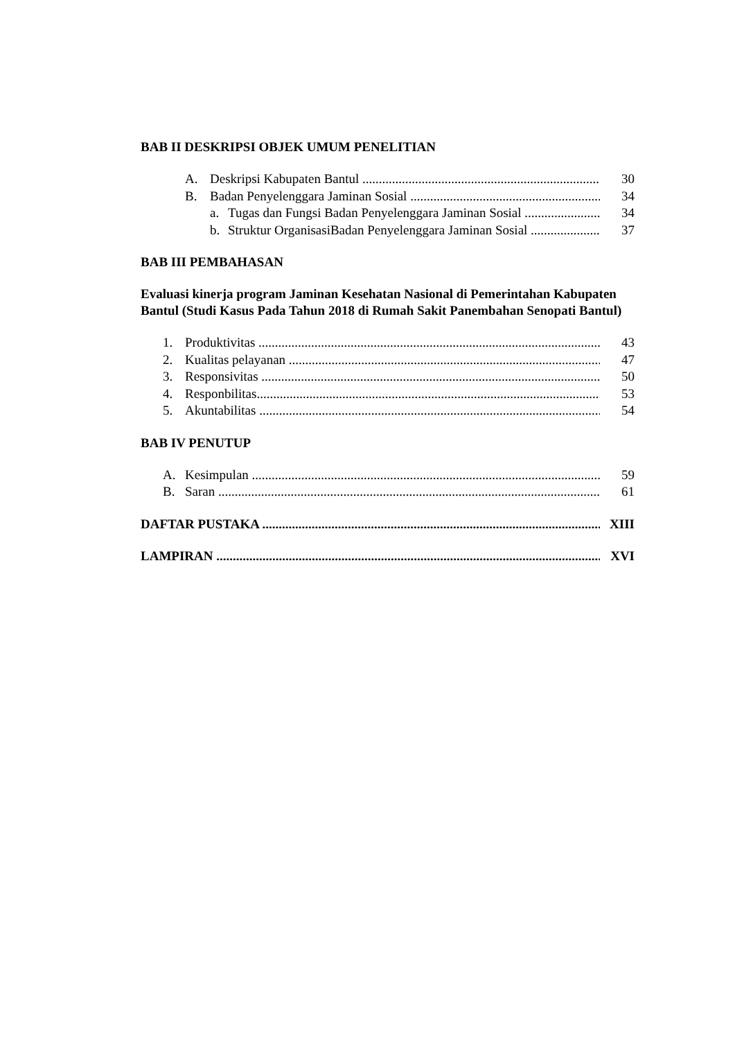BAB II DESKRIPSI OBJEK UMUM PENELITIAN
A. Deskripsi Kabupaten Bantul ......................................................................... 30
B. Badan Penyelenggara Jaminan Sosial ........................................................... 34
a. Tugas dan Fungsi Badan Penyelenggara Jaminan Sosial ........................ 34
b. Struktur OrganisasiBadan Penyelenggara Jaminan Sosial ....................... 37
BAB III PEMBAHASAN
Evaluasi kinerja program Jaminan Kesehatan Nasional di Pemerintahan Kabupaten Bantul (Studi Kasus Pada Tahun 2018 di Rumah Sakit Panembahan Senopati Bantul)
1. Produktivitas .......................................................................................................... 43
2. Kualitas pelayanan .................................................................................................. 47
3. Responsivitas ......................................................................................................... 50
4. Responbilitas........................................................................................................... 53
5. Akuntabilitas ......................................................................................................... 54
BAB IV PENUTUP
A. Kesimpulan ........................................................................................................... 59
B. Saran ...................................................................................................................... 61
DAFTAR PUSTAKA ....................................................................................................... XIII
LAMPIRAN ...................................................................................................................... XVI